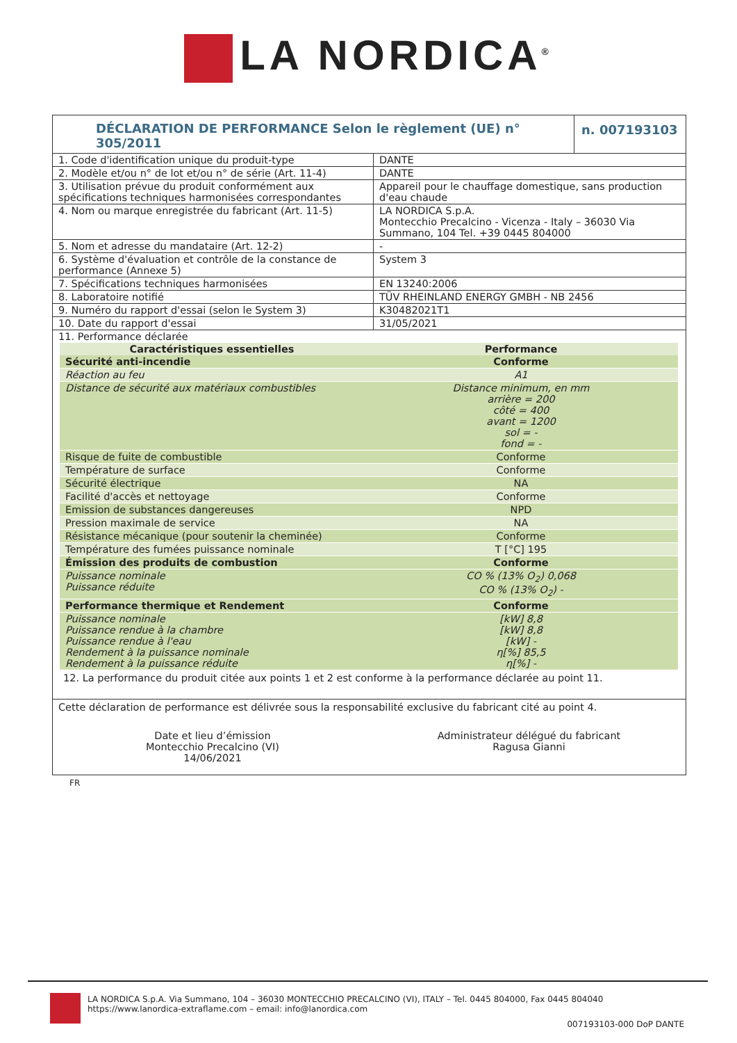LA NORDICA<sup>®</sup>
DÉCLARATION DE PERFORMANCE Selon le règlement (UE) n° 305/2011
n. 007193103
| 1. Code d'identification unique du produit-type | DANTE |
| 2. Modèle et/ou n° de lot et/ou n° de série (Art. 11-4) | DANTE |
| 3. Utilisation prévue du produit conformément aux spécifications techniques harmonisées correspondantes | Appareil pour le chauffage domestique, sans production d'eau chaude |
| 4. Nom ou marque enregistrée du fabricant (Art. 11-5) | LA NORDICA S.p.A. Montecchio Precalcino - Vicenza - Italy – 36030 Via Summano, 104 Tel. +39 0445 804000 |
| 5. Nom et adresse du mandataire (Art. 12-2) | - |
| 6. Système d'évaluation et contrôle de la constance de performance (Annexe 5) | System 3 |
| 7. Spécifications techniques harmonisées | EN 13240:2006 |
| 8. Laboratoire notifié | TÜV RHEINLAND ENERGY GMBH - NB 2456 |
| 9. Numéro du rapport d'essai (selon le System 3) | K30482021T1 |
| 10. Date du rapport d'essai | 31/05/2021 |
| 11. Performance déclarée | |
| Caractéristiques essentielles | Performance |
| --- | --- |
| Sécurité anti-incendie | Conforme |
| Réaction au feu | A1 |
| Distance de sécurité aux matériaux combustibles | Distance minimum, en mm arrière = 200 côté = 400 avant = 1200 sol = - fond = - |
| Risque de fuite de combustible | Conforme |
| Température de surface | Conforme |
| Sécurité électrique | NA |
| Facilité d'accès et nettoyage | Conforme |
| Emission de substances dangereuses | NPD |
| Pression maximale de service | NA |
| Résistance mécanique (pour soutenir la cheminée) | Conforme |
| Température des fumées puissance nominale | T [°C] 195 |
| Émission des produits de combustion | Conforme |
| Puissance nominale Puissance réduite | CO % (13% O<sub>2</sub>) 0,068 CO % (13% O<sub>2</sub>) - |
| Performance thermique et Rendement | Conforme |
| Puissance nominale Puissance rendue à la chambre Puissance rendue à l'eau Rendement à la puissance nominale Rendement à la puissance réduite | [kW] 8,8 [kW] 8,8 [kW] - η[%] 85,5 η[%] - |
12. La performance du produit citée aux points 1 et 2 est conforme à la performance déclarée au point 11.
Cette déclaration de performance est délivrée sous la responsabilité exclusive du fabricant cité au point 4.
Date et lieu d’émission
Montecchio Precalcino (VI)
14/06/2021
Administrateur délégué du fabricant
Ragusa Gianni
FR
LA NORDICA S.p.A. Via Summano, 104 – 36030 MONTECCHIO PRECALCINO (VI), ITALY – Tel. 0445 804000, Fax 0445 804040 https://www.lanordica-extraflame.com – email: info@lanordica.com
007193103-000 DoP DANTE